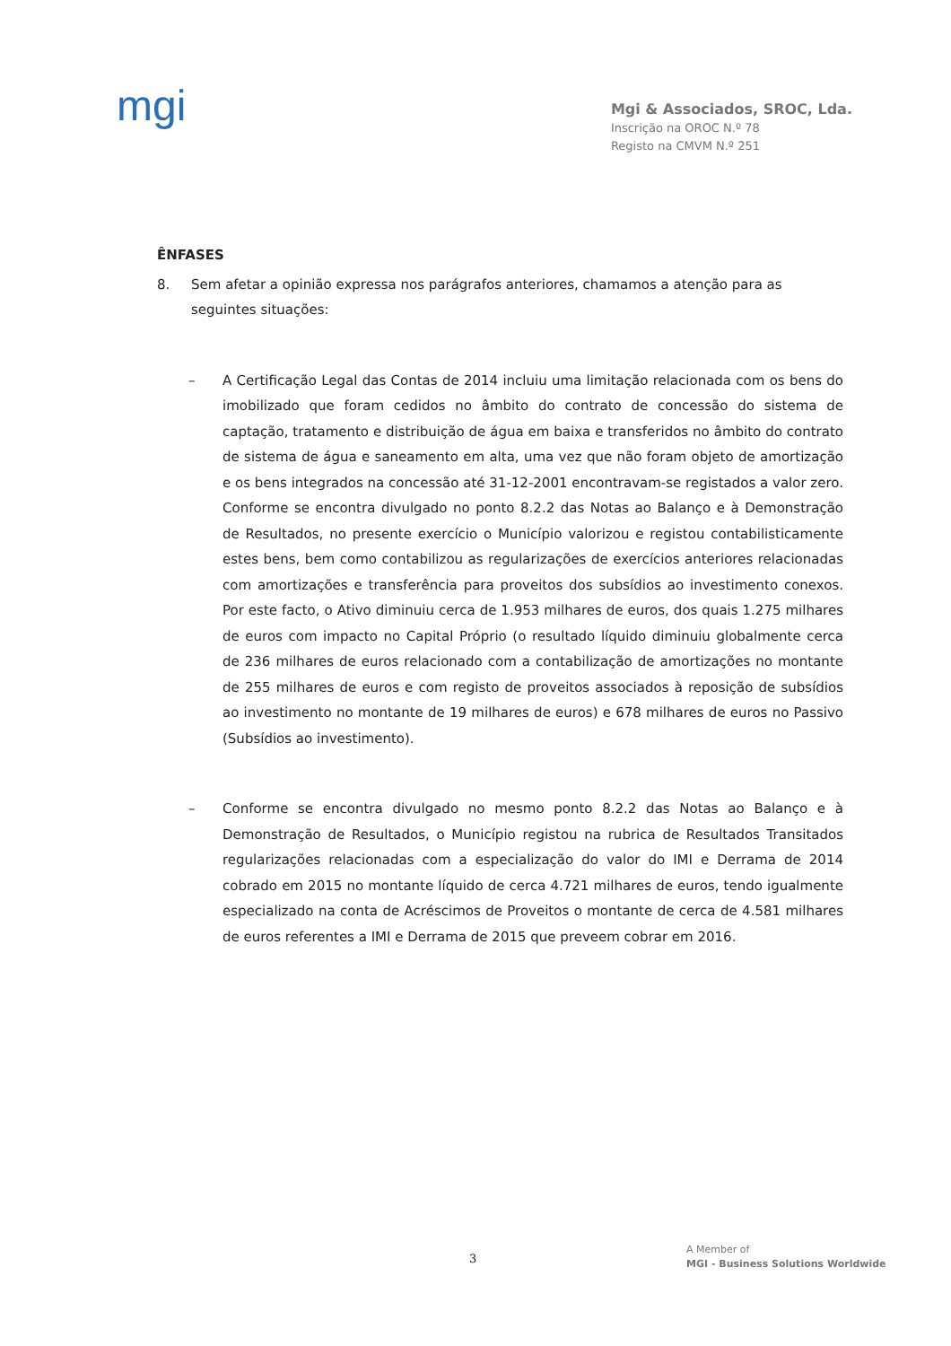mgi
Mgi & Associados, SROC, Lda.
Inscrição na OROC N.º 78
Registo na CMVM N.º 251
ÊNFASES
8. Sem afetar a opinião expressa nos parágrafos anteriores, chamamos a atenção para as seguintes situações:
– A Certificação Legal das Contas de 2014 incluiu uma limitação relacionada com os bens do imobilizado que foram cedidos no âmbito do contrato de concessão do sistema de captação, tratamento e distribuição de água em baixa e transferidos no âmbito do contrato de sistema de água e saneamento em alta, uma vez que não foram objeto de amortização e os bens integrados na concessão até 31-12-2001 encontravam-se registados a valor zero. Conforme se encontra divulgado no ponto 8.2.2 das Notas ao Balanço e à Demonstração de Resultados, no presente exercício o Município valorizou e registou contabilisticamente estes bens, bem como contabilizou as regularizações de exercícios anteriores relacionadas com amortizações e transferência para proveitos dos subsídios ao investimento conexos. Por este facto, o Ativo diminuiu cerca de 1.953 milhares de euros, dos quais 1.275 milhares de euros com impacto no Capital Próprio (o resultado líquido diminuiu globalmente cerca de 236 milhares de euros relacionado com a contabilização de amortizações no montante de 255 milhares de euros e com registo de proveitos associados à reposição de subsídios ao investimento no montante de 19 milhares de euros) e 678 milhares de euros no Passivo (Subsídios ao investimento).
– Conforme se encontra divulgado no mesmo ponto 8.2.2 das Notas ao Balanço e à Demonstração de Resultados, o Município registou na rubrica de Resultados Transitados regularizações relacionadas com a especialização do valor do IMI e Derrama de 2014 cobrado em 2015 no montante líquido de cerca 4.721 milhares de euros, tendo igualmente especializado na conta de Acréscimos de Proveitos o montante de cerca de 4.581 milhares de euros referentes a IMI e Derrama de 2015 que preveem cobrar em 2016.
3
A Member of
MGI - Business Solutions Worldwide